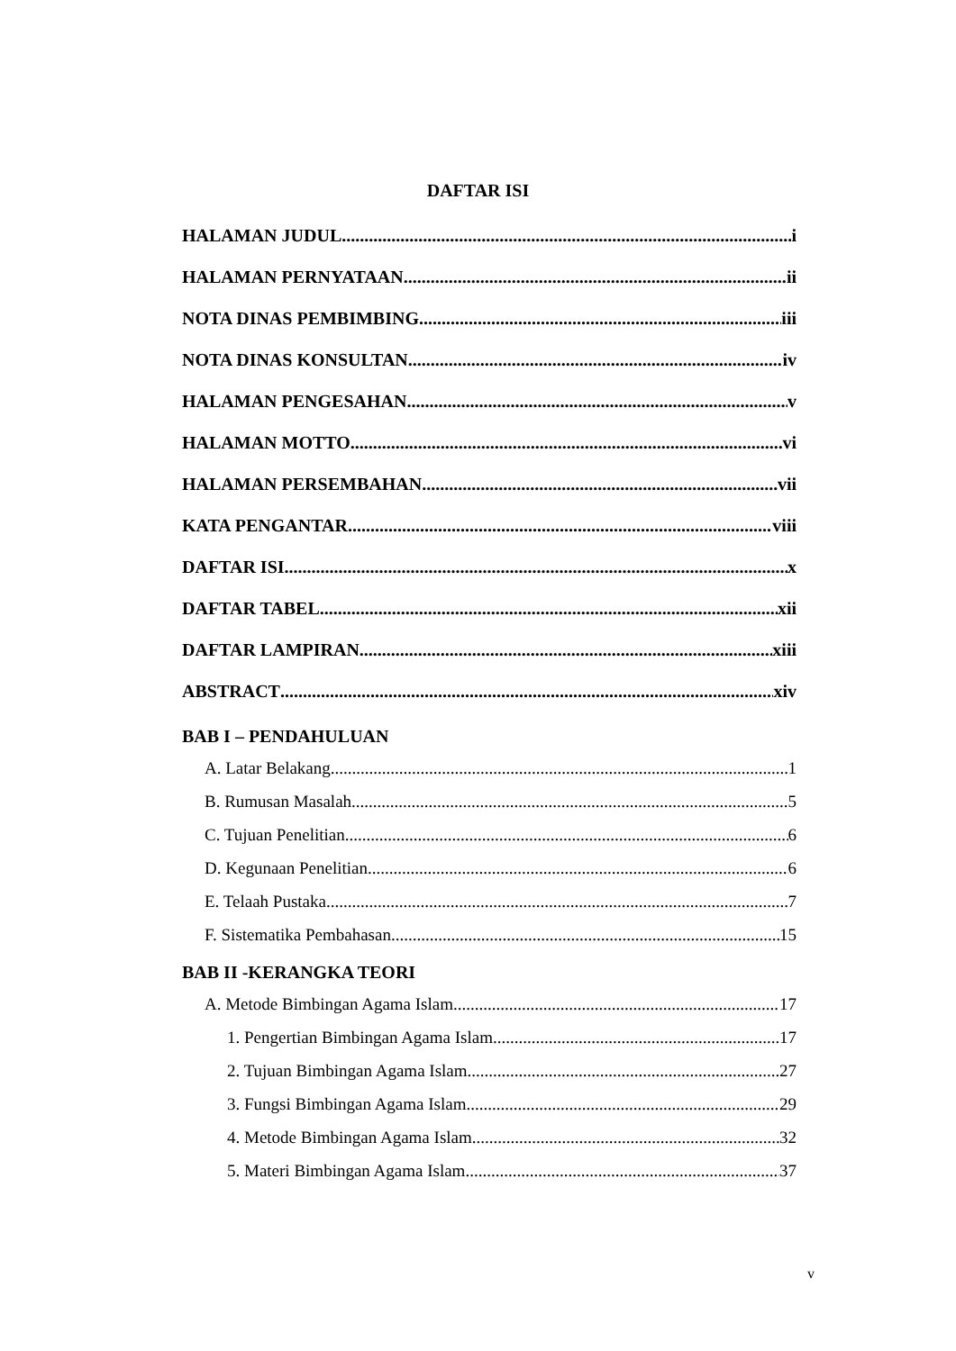DAFTAR ISI
HALAMAN JUDUL i
HALAMAN PERNYATAAN ii
NOTA DINAS PEMBIMBING iii
NOTA DINAS KONSULTAN iv
HALAMAN PENGESAHAN v
HALAMAN MOTTO vi
HALAMAN PERSEMBAHAN vii
KATA PENGANTAR viii
DAFTAR ISI x
DAFTAR TABEL xii
DAFTAR LAMPIRAN xiii
ABSTRACT xiv
BAB I – PENDAHULUAN
A. Latar Belakang 1
B. Rumusan Masalah 5
C. Tujuan Penelitian 6
D. Kegunaan Penelitian 6
E. Telaah Pustaka 7
F. Sistematika Pembahasan 15
BAB II -KERANGKA TEORI
A. Metode Bimbingan Agama Islam 17
1. Pengertian Bimbingan Agama Islam 17
2. Tujuan Bimbingan Agama Islam 27
3. Fungsi Bimbingan Agama Islam 29
4. Metode Bimbingan Agama Islam 32
5. Materi Bimbingan Agama Islam 37
v